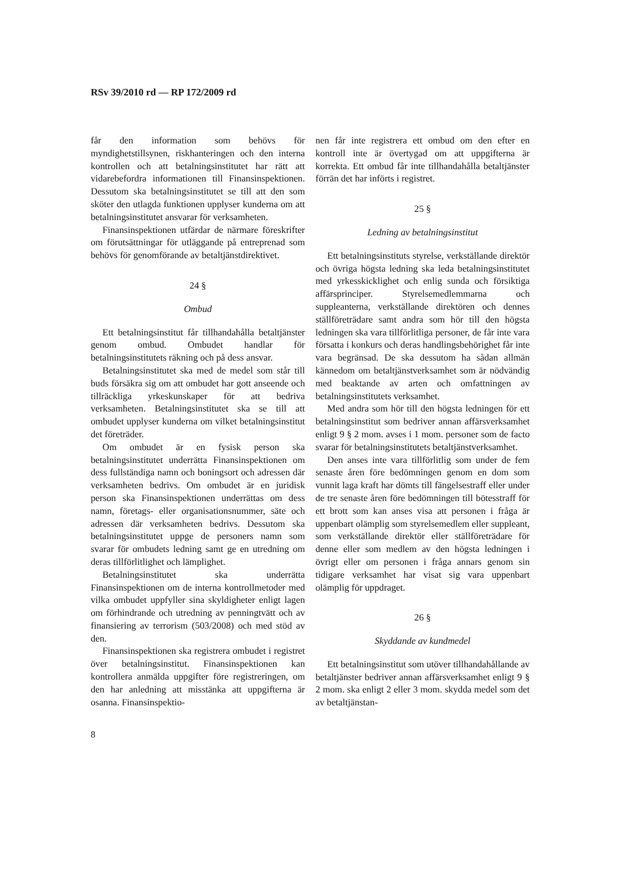RSv 39/2010 rd — RP 172/2009 rd
får den information som behövs för myndighetstillsynen, riskhanteringen och den interna kontrollen och att betalningsinstitutet har rätt att vidarebefordra informationen till Finansinspektionen. Dessutom ska betalningsinstitutet se till att den som sköter den utlagda funktionen upplyser kunderna om att betalningsinstitutet ansvarar för verksamheten.
Finansinspektionen utfärdar de närmare föreskrifter om förutsättningar för utläggande på entreprenad som behövs för genomförande av betaltjänstdirektivet.
24 §
Ombud
Ett betalningsinstitut får tillhandahålla betaltjänster genom ombud. Ombudet handlar för betalningsinstitutets räkning och på dess ansvar.
Betalningsinstitutet ska med de medel som står till buds försäkra sig om att ombudet har gott anseende och tillräckliga yrkeskunskaper för att bedriva verksamheten. Betalningsinstitutet ska se till att ombudet upplyser kunderna om vilket betalningsinstitut det företräder.
Om ombudet är en fysisk person ska betalningsinstitutet underrätta Finansinspektionen om dess fullständiga namn och boningsort och adressen där verksamheten bedrivs. Om ombudet är en juridisk person ska Finansinspektionen underrättas om dess namn, företags- eller organisationsnummer, säte och adressen där verksamheten bedrivs. Dessutom ska betalningsinstitutet uppge de personers namn som svarar för ombudets ledning samt ge en utredning om deras tillförlitlighet och lämplighet.
Betalningsinstitutet ska underrätta Finansinspektionen om de interna kontrollmetoder med vilka ombudet uppfyller sina skyldigheter enligt lagen om förhindrande och utredning av penningtvätt och av finansiering av terrorism (503/2008) och med stöd av den.
Finansinspektionen ska registrera ombudet i registret över betalningsinstitut. Finansinspektionen kan kontrollera anmälda uppgifter före registreringen, om den har anledning att misstänka att uppgifterna är osanna. Finansinspektio-
nen får inte registrera ett ombud om den efter en kontroll inte är övertygad om att uppgifterna är korrekta. Ett ombud får inte tillhandahålla betaltjänster förrän det har införts i registret.
25 §
Ledning av betalningsinstitut
Ett betalningsinstituts styrelse, verkställande direktör och övriga högsta ledning ska leda betalningsinstitutet med yrkesskicklighet och enlig sunda och försiktiga affärsprinciper. Styrelsemedlemmarna och suppleanterna, verkställande direktören och dennes ställföreträdare samt andra som hör till den högsta ledningen ska vara tillförlitliga personer, de får inte vara försatta i konkurs och deras handlingsbehörighet får inte vara begränsad. De ska dessutom ha sådan allmän kännedom om betaltjänstverksamhet som är nödvändig med beaktande av arten och omfattningen av betalningsinstitutets verksamhet.
Med andra som hör till den högsta ledningen för ett betalningsinstitut som bedriver annan affärsverksamhet enligt 9 § 2 mom. avses i 1 mom. personer som de facto svarar för betalningsinstitutets betaltjänstverksamhet.
Den anses inte vara tillförlitlig som under de fem senaste åren före bedömningen genom en dom som vunnit laga kraft har dömts till fängelsestraff eller under de tre senaste åren före bedömningen till bötesstraff för ett brott som kan anses visa att personen i fråga är uppenbart olämplig som styrelsemedlem eller suppleant, som verkställande direktör eller ställföreträdare för denne eller som medlem av den högsta ledningen i övrigt eller om personen i fråga annars genom sin tidigare verksamhet har visat sig vara uppenbart olämplig för uppdraget.
26 §
Skyddande av kundmedel
Ett betalningsinstitut som utöver tillhandahållande av betaltjänster bedriver annan affärsverksamhet enligt 9 § 2 mom. ska enligt 2 eller 3 mom. skydda medel som det av betaltjänstan-
8